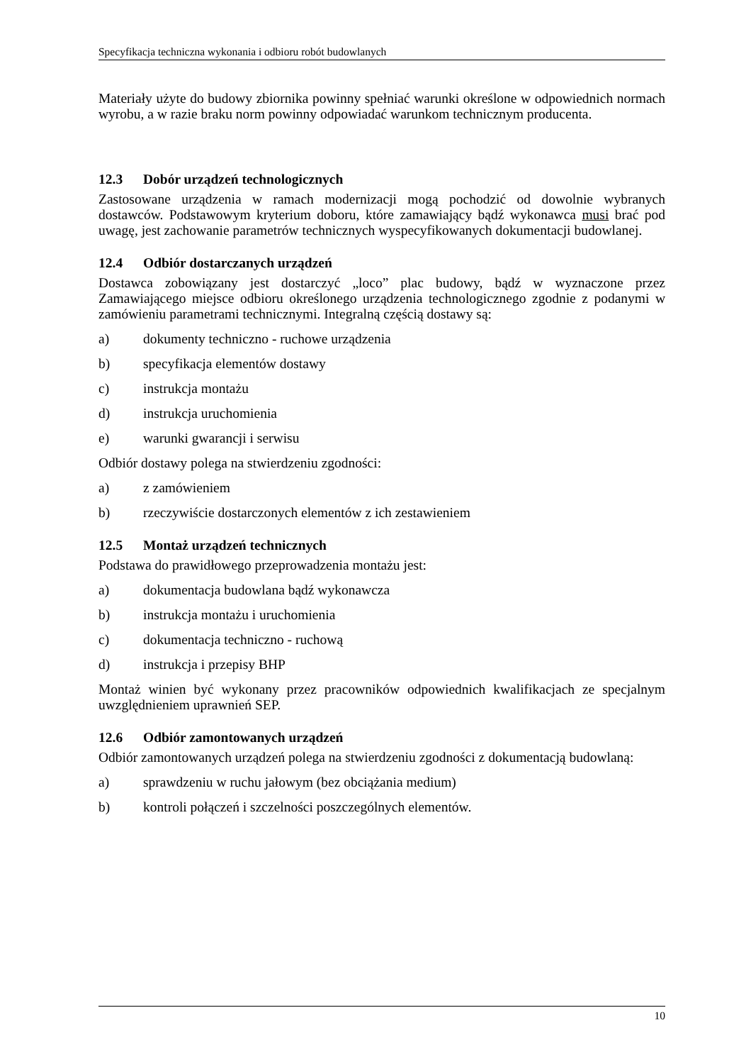Specyfikacja techniczna wykonania i odbioru robót budowlanych
Materiały użyte do budowy zbiornika powinny spełniać warunki określone w odpowiednich normach wyrobu, a w razie braku norm powinny odpowiadać warunkom technicznym producenta.
12.3 Dobór urządzeń technologicznych
Zastosowane urządzenia w ramach modernizacji mogą pochodzić od dowolnie wybranych dostawców. Podstawowym kryterium doboru, które zamawiający bądź wykonawca musi brać pod uwagę, jest zachowanie parametrów technicznych wyspecyfikowanych dokumentacji budowlanej.
12.4 Odbiór dostarczanych urządzeń
Dostawca zobowiązany jest dostarczyć „loco” plac budowy, bądź w wyznaczone przez Zamawiającego miejsce odbioru określonego urządzenia technologicznego zgodnie z podanymi w zamówieniu parametrami technicznymi. Integralną częścią dostawy są:
a) dokumenty techniczno - ruchowe urządzenia
b) specyfikacja elementów dostawy
c) instrukcja montażu
d) instrukcja uruchomienia
e) warunki gwarancji i serwisu
Odbiór dostawy polega na stwierdzeniu zgodności:
a) z zamówieniem
b) rzeczywiście dostarczonych elementów z ich zestawieniem
12.5 Montaż urządzeń technicznych
Podstawa do prawidłowego przeprowadzenia montażu jest:
a) dokumentacja budowlana bądź wykonawcza
b) instrukcja montażu i uruchomienia
c) dokumentacja techniczno - ruchową
d) instrukcja i przepisy BHP
Montaż winien być wykonany przez pracowników odpowiednich kwalifikacjach ze specjalnym uwzględnieniem uprawnień SEP.
12.6 Odbiór zamontowanych urządzeń
Odbiór zamontowanych urządzeń polega na stwierdzeniu zgodności z dokumentacją budowlaną:
a) sprawdzeniu w ruchu jałowym (bez obciążania medium)
b) kontroli połączeń i szczelności poszczególnych elementów.
10